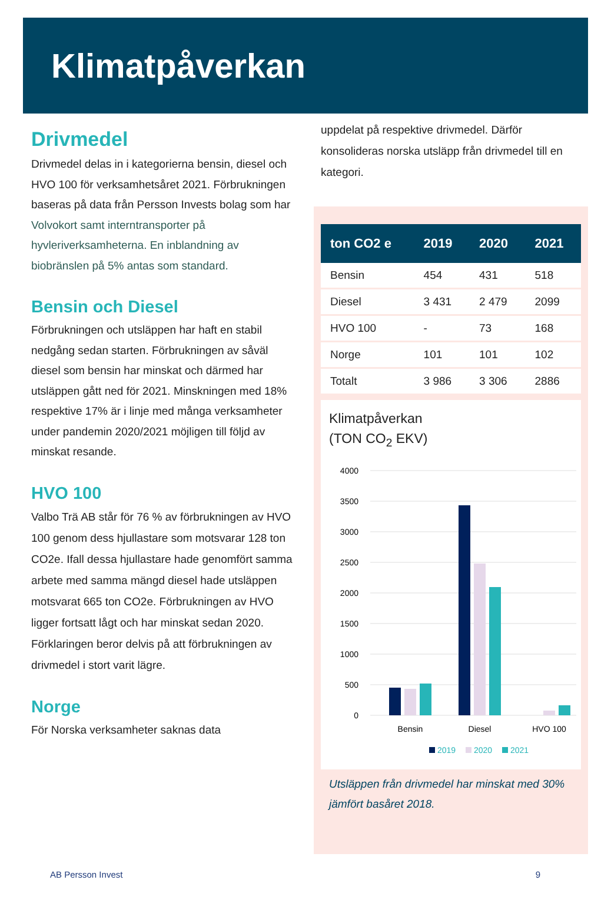Klimatpåverkan
Drivmedel
Drivmedel delas in i kategorierna bensin, diesel och HVO 100 för verksamhetsåret 2021. Förbrukningen baseras på data från Persson Invests bolag som har Volvokort samt interntransporter på hyvleriverksamheterna. En inblandning av biobränslen på 5% antas som standard.
Bensin och Diesel
Förbrukningen och utsläppen har haft en stabil nedgång sedan starten. Förbrukningen av såväl diesel som bensin har minskat och därmed har utsläppen gått ned för 2021. Minskningen med 18% respektive 17% är i linje med många verksamheter under pandemin 2020/2021 möjligen till följd av minskat resande.
HVO 100
Valbo Trä AB står för 76 % av förbrukningen av HVO 100 genom dess hjullastare som motsvarar 128 ton CO2e. Ifall dessa hjullastare hade genomfört samma arbete med samma mängd diesel hade utsläppen motsvarat 665 ton CO2e. Förbrukningen av HVO ligger fortsatt lågt och har minskat sedan 2020. Förklaringen beror delvis på att förbrukningen av drivmedel i stort varit lägre.
Norge
För Norska verksamheter saknas data
uppdelat på respektive drivmedel. Därför konsolideras norska utsläpp från drivmedel till en kategori.
| ton CO2 e | 2019 | 2020 | 2021 |
| --- | --- | --- | --- |
| Bensin | 454 | 431 | 518 |
| Diesel | 3 431 | 2 479 | 2099 |
| HVO 100 | - | 73 | 168 |
| Norge | 101 | 101 | 102 |
| Totalt | 3 986 | 3 306 | 2886 |
Klimatpåverkan
(TON CO<sub>2</sub> EKV)
4000
3500
3000
2500
2000
1500
1000
500
0
Bensin
Diesel
HVO 100
2019
2020
2021
Utsläppen från drivmedel har minskat med 30% jämfört basåret 2018.
AB Persson Invest 9